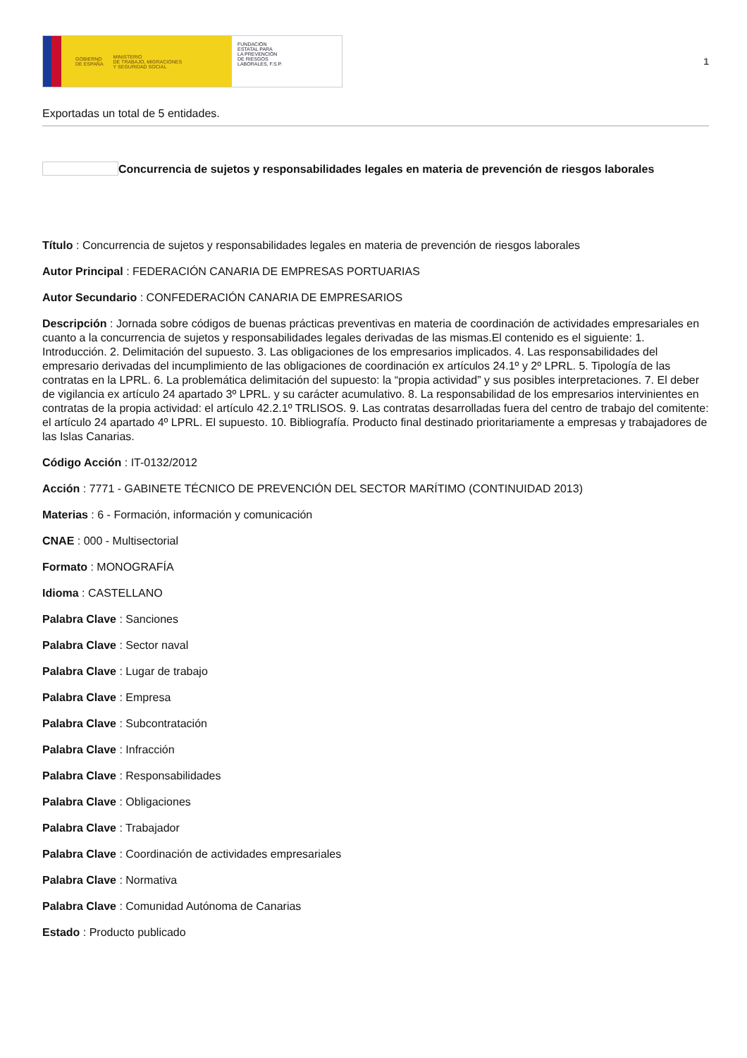GOBIERNO
DE ESPAÑA MINISTERIO
DE TRABAJO, MIGRACIONES
Y SEGURIDAD SOCIAL
FUNDACIÓN
ESTATAL PARA
LA PREVENCIÓN
DE RIESGOS
LABORALES, F.S.P.
1
Exportadas un total de 5 entidades.
Concurrencia de sujetos y responsabilidades legales en materia de prevención de riesgos laborales
Título : Concurrencia de sujetos y responsabilidades legales en materia de prevención de riesgos laborales
Autor Principal : FEDERACIÓN CANARIA DE EMPRESAS PORTUARIAS
Autor Secundario : CONFEDERACIÓN CANARIA DE EMPRESARIOS
Descripción : Jornada sobre códigos de buenas prácticas preventivas en materia de coordinación de actividades empresariales en cuanto a la concurrencia de sujetos y responsabilidades legales derivadas de las mismas.El contenido es el siguiente: 1. Introducción. 2. Delimitación del supuesto. 3. Las obligaciones de los empresarios implicados. 4. Las responsabilidades del empresario derivadas del incumplimiento de las obligaciones de coordinación ex artículos 24.1º y 2º LPRL. 5. Tipología de las contratas en la LPRL. 6. La problemática delimitación del supuesto: la “propia actividad” y sus posibles interpretaciones. 7. El deber de vigilancia ex artículo 24 apartado 3º LPRL. y su carácter acumulativo. 8. La responsabilidad de los empresarios intervinientes en contratas de la propia actividad: el artículo 42.2.1º TRLISOS. 9. Las contratas desarrolladas fuera del centro de trabajo del comitente: el artículo 24 apartado 4º LPRL. El supuesto. 10. Bibliografía. Producto final destinado prioritariamente a empresas y trabajadores de las Islas Canarias.
Código Acción : IT-0132/2012
Acción : 7771 - GABINETE TÉCNICO DE PREVENCIÓN DEL SECTOR MARÍTIMO (CONTINUIDAD 2013)
Materias : 6 - Formación, información y comunicación
CNAE : 000 - Multisectorial
Formato : MONOGRAFÍA
Idioma : CASTELLANO
Palabra Clave : Sanciones
Palabra Clave : Sector naval
Palabra Clave : Lugar de trabajo
Palabra Clave : Empresa
Palabra Clave : Subcontratación
Palabra Clave : Infracción
Palabra Clave : Responsabilidades
Palabra Clave : Obligaciones
Palabra Clave : Trabajador
Palabra Clave : Coordinación de actividades empresariales
Palabra Clave : Normativa
Palabra Clave : Comunidad Autónoma de Canarias
Estado : Producto publicado